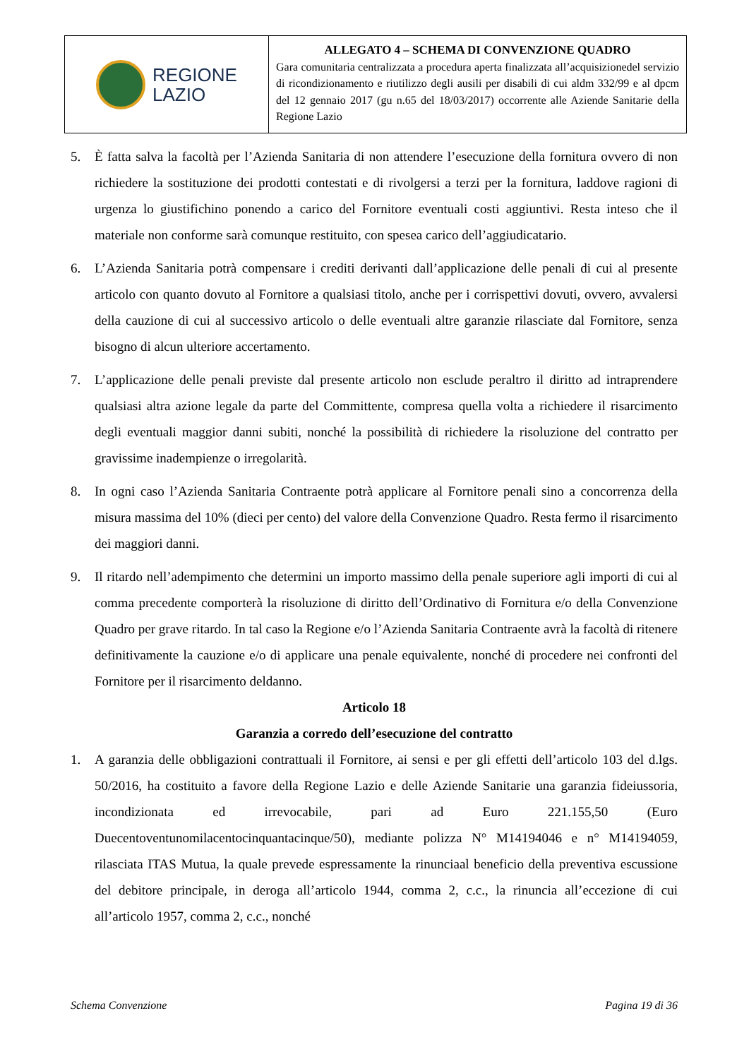REGIONE
LAZIO
ALLEGATO 4 – SCHEMA DI CONVENZIONE QUADRO
Gara comunitaria centralizzata a procedura aperta finalizzata all’acquisizionedel servizio di ricondizionamento e riutilizzo degli ausili per disabili di cui aldm 332/99 e al dpcm del 12 gennaio 2017 (gu n.65 del 18/03/2017) occorrente alle Aziende Sanitarie della Regione Lazio
5. È fatta salva la facoltà per l’Azienda Sanitaria di non attendere l’esecuzione della fornitura ovvero di non richiedere la sostituzione dei prodotti contestati e di rivolgersi a terzi per la fornitura, laddove ragioni di urgenza lo giustifichino ponendo a carico del Fornitore eventuali costi aggiuntivi. Resta inteso che il materiale non conforme sarà comunque restituito, con spesea carico dell’aggiudicatario.
6. L’Azienda Sanitaria potrà compensare i crediti derivanti dall’applicazione delle penali di cui al presente articolo con quanto dovuto al Fornitore a qualsiasi titolo, anche per i corrispettivi dovuti, ovvero, avvalersi della cauzione di cui al successivo articolo o delle eventuali altre garanzie rilasciate dal Fornitore, senza bisogno di alcun ulteriore accertamento.
7. L’applicazione delle penali previste dal presente articolo non esclude peraltro il diritto ad intraprendere qualsiasi altra azione legale da parte del Committente, compresa quella volta a richiedere il risarcimento degli eventuali maggior danni subiti, nonché la possibilità di richiedere la risoluzione del contratto per gravissime inadempienze o irregolarità.
8. In ogni caso l’Azienda Sanitaria Contraente potrà applicare al Fornitore penali sino a concorrenza della misura massima del 10% (dieci per cento) del valore della Convenzione Quadro. Resta fermo il risarcimento dei maggiori danni.
9. Il ritardo nell’adempimento che determini un importo massimo della penale superiore agli importi di cui al comma precedente comporterà la risoluzione di diritto dell’Ordinativo di Fornitura e/o della Convenzione Quadro per grave ritardo. In tal caso la Regione e/o l’Azienda Sanitaria Contraente avrà la facoltà di ritenere definitivamente la cauzione e/o di applicare una penale equivalente, nonché di procedere nei confronti del Fornitore per il risarcimento deldanno.
Articolo 18
Garanzia a corredo dell’esecuzione del contratto
1. A garanzia delle obbligazioni contrattuali il Fornitore, ai sensi e per gli effetti dell’articolo 103 del d.lgs. 50/2016, ha costituito a favore della Regione Lazio e delle Aziende Sanitarie una garanzia fideiussoria, incondizionata ed irrevocabile, pari ad Euro 221.155,50 (Euro Duecentoventunomilacentocinquantacinque/50), mediante polizza N° M14194046 e n° M14194059, rilasciata ITAS Mutua, la quale prevede espressamente la rinunciaal beneficio della preventiva escussione del debitore principale, in deroga all’articolo 1944, comma 2, c.c., la rinuncia all’eccezione di cui all’articolo 1957, comma 2, c.c., nonché
Schema Convenzione Pagina 19 di 36